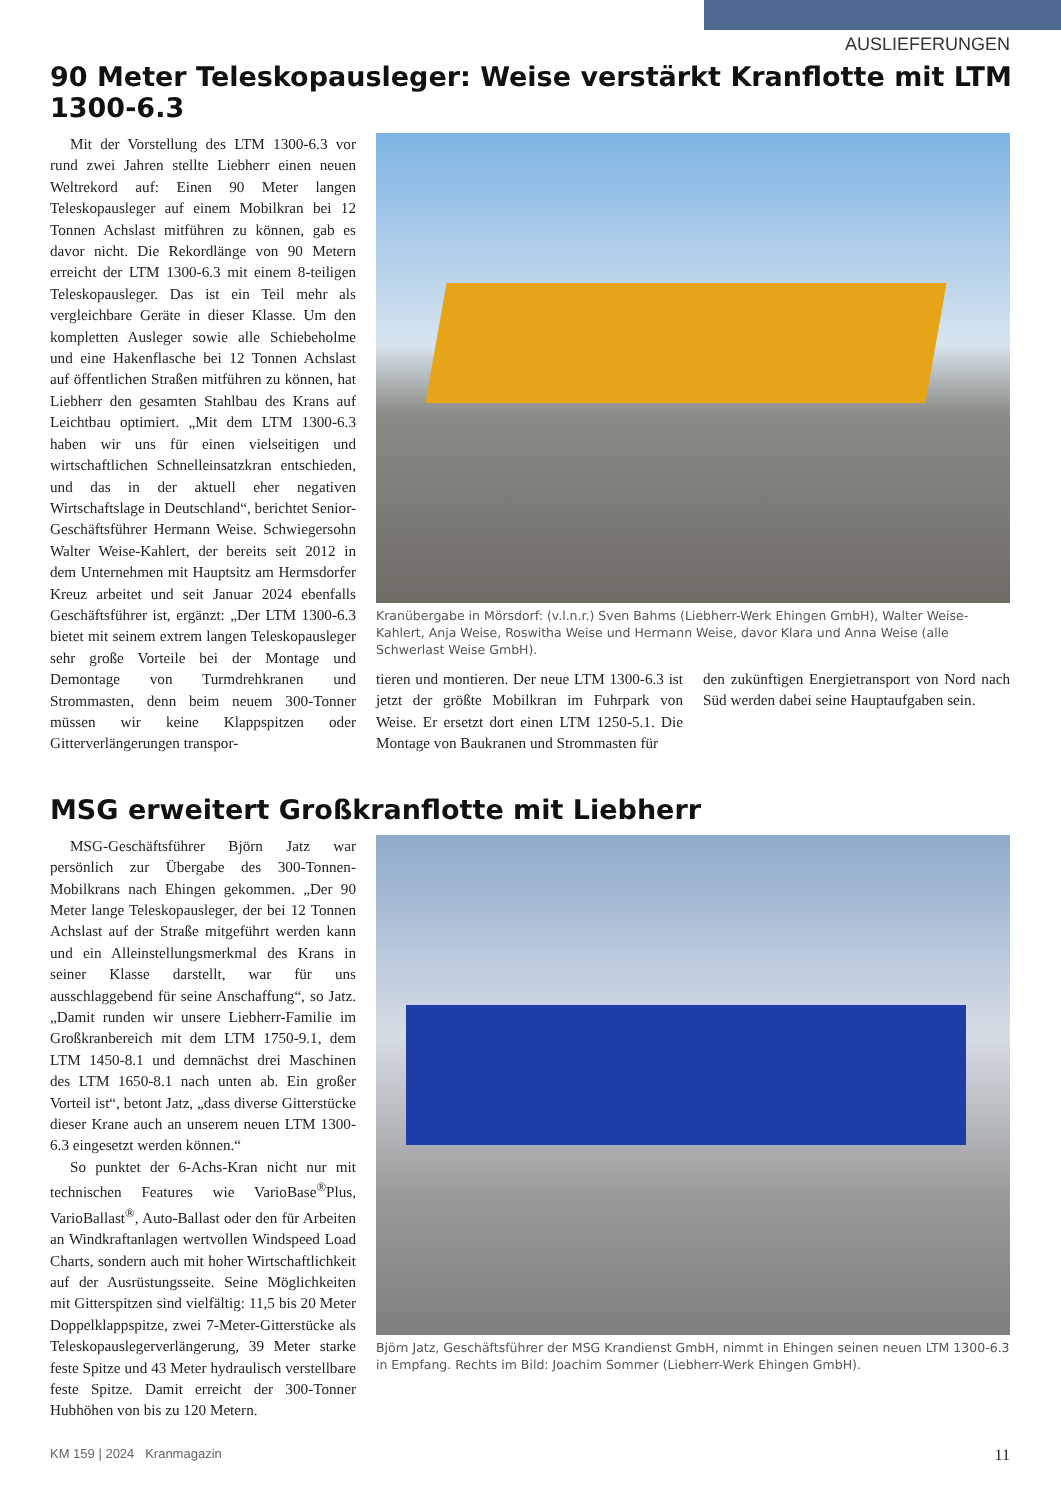AUSLIEFERUNGEN
90 Meter Teleskopausleger: Weise verstärkt Kranflotte mit LTM 1300-6.3
Mit der Vorstellung des LTM 1300-6.3 vor rund zwei Jahren stellte Liebherr einen neuen Weltrekord auf: Einen 90 Meter langen Teleskopausleger auf einem Mobilkran bei 12 Tonnen Achslast mitführen zu können, gab es davor nicht. Die Rekordlänge von 90 Metern erreicht der LTM 1300-6.3 mit einem 8-teiligen Teleskopausleger. Das ist ein Teil mehr als vergleichbare Geräte in dieser Klasse. Um den kompletten Ausleger sowie alle Schiebeholme und eine Hakenflasche bei 12 Tonnen Achslast auf öffentlichen Straßen mitführen zu können, hat Liebherr den gesamten Stahlbau des Krans auf Leichtbau optimiert. „Mit dem LTM 1300-6.3 haben wir uns für einen vielseitigen und wirtschaftlichen Schnelleinsatzkran entschieden, und das in der aktuell eher negativen Wirtschaftslage in Deutschland“, berichtet Senior-Geschäftsführer Hermann Weise. Schwiegersohn Walter Weise-Kahlert, der bereits seit 2012 in dem Unternehmen mit Hauptsitz am Hermsdorfer Kreuz arbeitet und seit Januar 2024 ebenfalls Geschäftsführer ist, ergänzt: „Der LTM 1300-6.3 bietet mit seinem extrem langen Teleskopausleger sehr große Vorteile bei der Montage und Demontage von Turmdrehkranen und Strommasten, denn beim neuem 300-Tonner müssen wir keine Klappspitzen oder Gitterverlängerungen transpor-
Kranübergabe in Mörsdorf: (v.l.n.r.) Sven Bahms (Liebherr-Werk Ehingen GmbH), Walter Weise-Kahlert, Anja Weise, Roswitha Weise und Hermann Weise, davor Klara und Anna Weise (alle Schwerlast Weise GmbH).
tieren und montieren. Der neue LTM 1300-6.3 ist jetzt der größte Mobilkran im Fuhrpark von Weise. Er ersetzt dort einen LTM 1250-5.1. Die Montage von Baukranen und Strommasten für
den zukünftigen Energietransport von Nord nach Süd werden dabei seine Hauptaufgaben sein.
MSG erweitert Großkranflotte mit Liebherr
MSG-Geschäftsführer Björn Jatz war persönlich zur Übergabe des 300-Tonnen-Mobilkrans nach Ehingen gekommen. „Der 90 Meter lange Teleskopausleger, der bei 12 Tonnen Achslast auf der Straße mitgeführt werden kann und ein Alleinstellungsmerkmal des Krans in seiner Klasse darstellt, war für uns ausschlaggebend für seine Anschaffung“, so Jatz. „Damit runden wir unsere Liebherr-Familie im Großkranbereich mit dem LTM 1750-9.1, dem LTM 1450-8.1 und demnächst drei Maschinen des LTM 1650-8.1 nach unten ab. Ein großer Vorteil ist“, betont Jatz, „dass diverse Gitterstücke dieser Krane auch an unserem neuen LTM 1300-6.3 eingesetzt werden können.“
So punktet der 6-Achs-Kran nicht nur mit technischen Features wie VarioBase<sup>®</sup>Plus, VarioBallast<sup>®</sup>, Auto-Ballast oder den für Arbeiten an Windkraftanlagen wertvollen Windspeed Load Charts, sondern auch mit hoher Wirtschaftlichkeit auf der Ausrüstungsseite. Seine Möglichkeiten mit Gitterspitzen sind vielfältig: 11,5 bis 20 Meter Doppelklappspitze, zwei 7-Meter-Gitterstücke als Teleskopauslegerverlängerung, 39 Meter starke feste Spitze und 43 Meter hydraulisch verstellbare feste Spitze. Damit erreicht der 300-Tonner Hubhöhen von bis zu 120 Metern.
Björn Jatz, Geschäftsführer der MSG Krandienst GmbH, nimmt in Ehingen seinen neuen LTM 1300-6.3 in Empfang. Rechts im Bild: Joachim Sommer (Liebherr-Werk Ehingen GmbH).
KM 159 | 2024 Kranmagazin 11